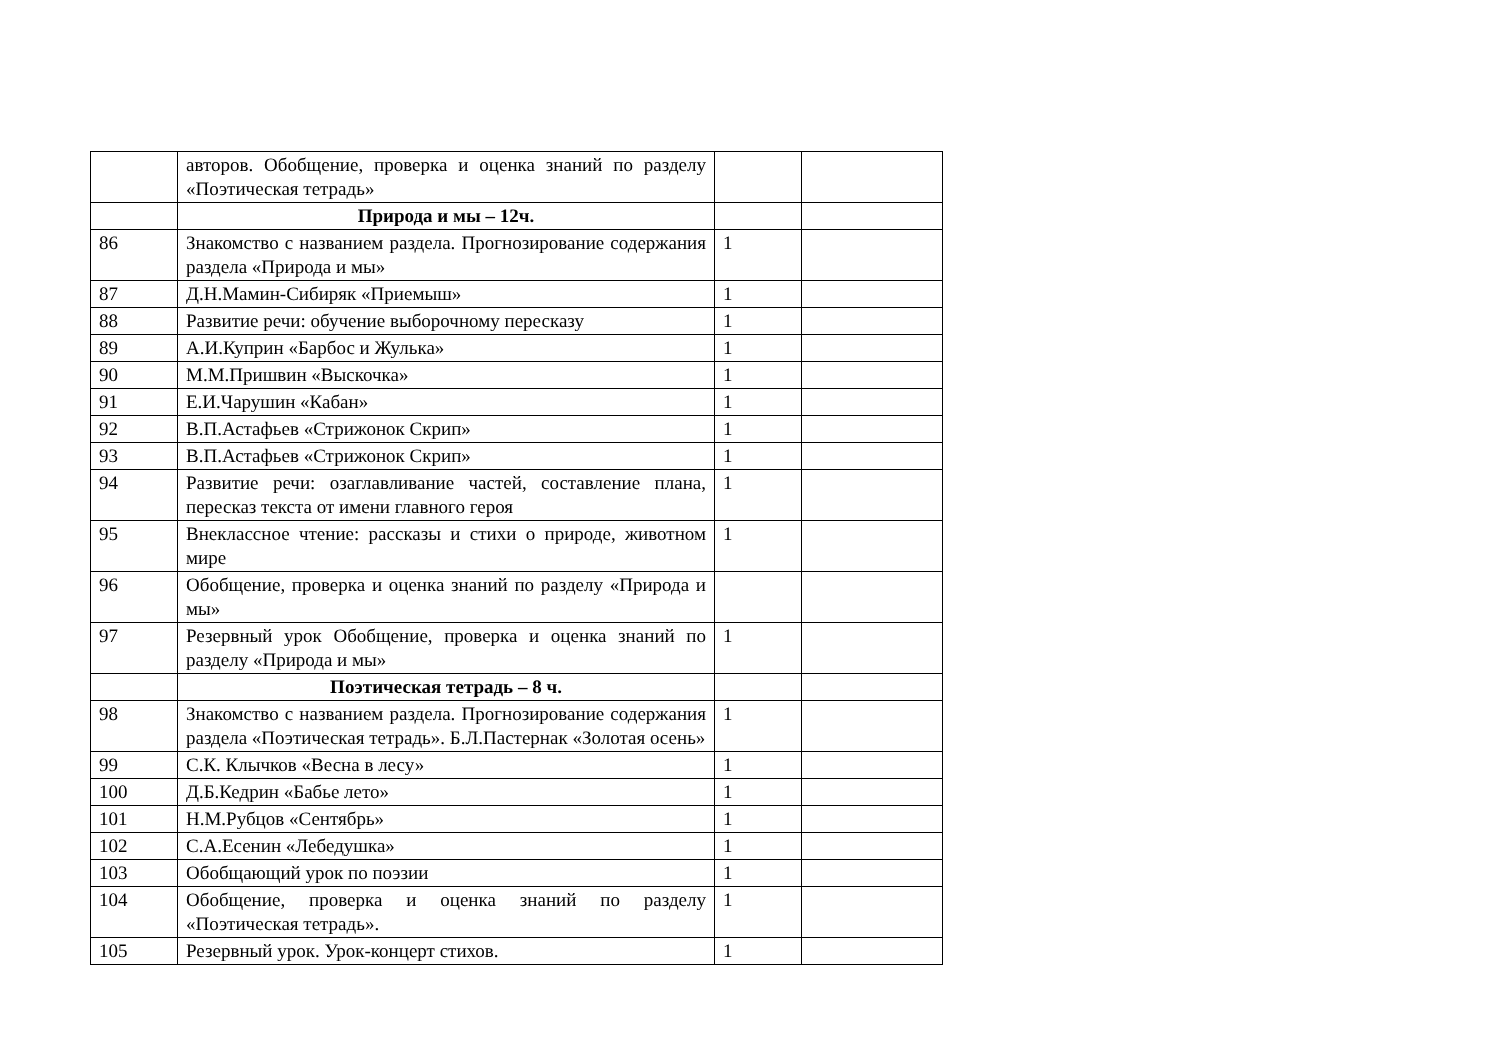| | авторов. Обобщение, проверка и оценка знаний по разделу «Поэтическая тетрадь» | | |
| | Природа и мы – 12ч. | | |
| 86 | Знакомство с названием раздела. Прогнозирование содержания раздела «Природа и мы» | 1 | |
| 87 | Д.Н.Мамин-Сибиряк «Приемыш» | 1 | |
| 88 | Развитие речи: обучение выборочному пересказу | 1 | |
| 89 | А.И.Куприн «Барбос и Жулька» | 1 | |
| 90 | М.М.Пришвин «Выскочка» | 1 | |
| 91 | Е.И.Чарушин «Кабан» | 1 | |
| 92 | В.П.Астафьев «Стрижонок Скрип» | 1 | |
| 93 | В.П.Астафьев «Стрижонок Скрип» | 1 | |
| 94 | Развитие речи: озаглавливание частей, составление плана, пересказ текста от имени главного героя | 1 | |
| 95 | Внеклассное чтение: рассказы и стихи о природе, животном мире | 1 | |
| 96 | Обобщение, проверка и оценка знаний по разделу «Природа и мы» | | |
| 97 | Резервный урок Обобщение, проверка и оценка знаний по разделу «Природа и мы» | 1 | |
| | Поэтическая тетрадь – 8 ч. | | |
| 98 | Знакомство с названием раздела. Прогнозирование содержания раздела «Поэтическая тетрадь». Б.Л.Пастернак «Золотая осень» | 1 | |
| 99 | С.К. Клычков «Весна в лесу» | 1 | |
| 100 | Д.Б.Кедрин «Бабье лето» | 1 | |
| 101 | Н.М.Рубцов «Сентябрь» | 1 | |
| 102 | С.А.Есенин «Лебедушка» | 1 | |
| 103 | Обобщающий урок по поэзии | 1 | |
| 104 | Обобщение, проверка и оценка знаний по разделу «Поэтическая тетрадь». | 1 | |
| 105 | Резервный урок. Урок-концерт стихов. | 1 | |